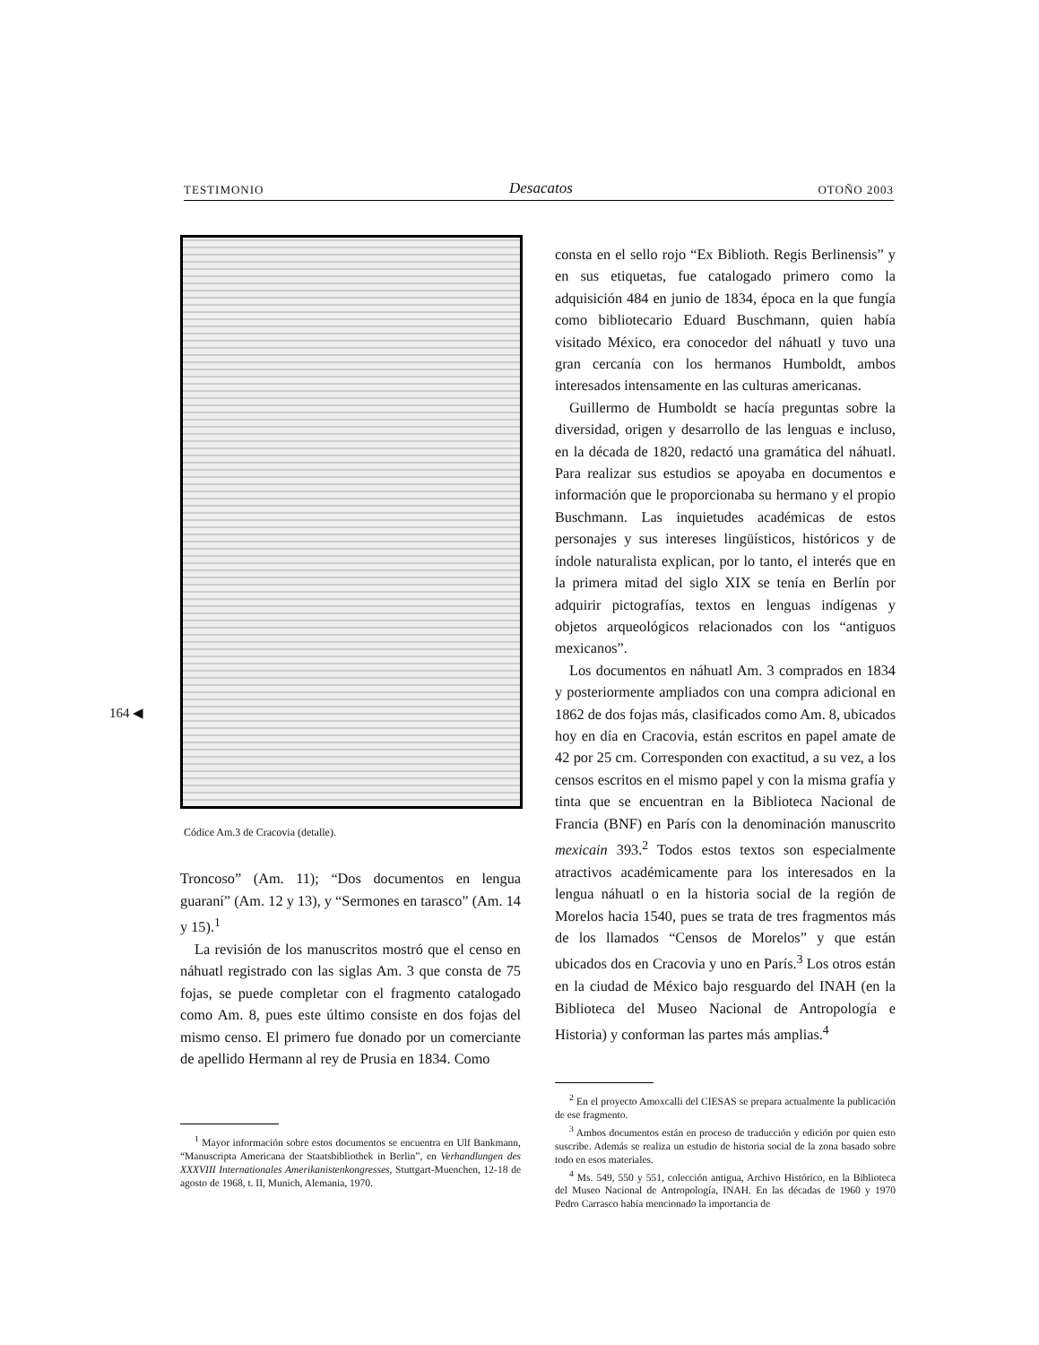TESTIMONIO Desacatos OTOÑO 2003
164 ◀
Códice Am.3 de Cracovia (detalle).
Troncoso” (Am. 11); “Dos documentos en lengua guaraní” (Am. 12 y 13), y “Sermones en tarasco” (Am. 14 y 15).<sup>1</sup>
La revisión de los manuscritos mostró que el censo en náhuatl registrado con las siglas Am. 3 que consta de 75 fojas, se puede completar con el fragmento catalogado como Am. 8, pues este último consiste en dos fojas del mismo censo. El primero fue donado por un comerciante de apellido Hermann al rey de Prusia en 1834. Como
<sup>1</sup> Mayor información sobre estos documentos se encuentra en Ulf Bankmann, “Manuscripta Americana der Staatsbibliothek in Berlin”, en Verhandlungen des XXXVIII Internationales Amerikanistenkongresses, Stuttgart-Muenchen, 12-18 de agosto de 1968, t. II, Munich, Alemania, 1970.
consta en el sello rojo “Ex Biblioth. Regis Berlinensis” y en sus etiquetas, fue catalogado primero como la adquisición 484 en junio de 1834, época en la que fungía como bibliotecario Eduard Buschmann, quien había visitado México, era conocedor del náhuatl y tuvo una gran cercanía con los hermanos Humboldt, ambos interesados intensamente en las culturas americanas.
Guillermo de Humboldt se hacía preguntas sobre la diversidad, origen y desarrollo de las lenguas e incluso, en la década de 1820, redactó una gramática del náhuatl. Para realizar sus estudios se apoyaba en documentos e información que le proporcionaba su hermano y el propio Buschmann. Las inquietudes académicas de estos personajes y sus intereses lingüísticos, históricos y de índole naturalista explican, por lo tanto, el interés que en la primera mitad del siglo XIX se tenía en Berlín por adquirir pictografías, textos en lenguas indígenas y objetos arqueológicos relacionados con los “antiguos mexicanos”.
Los documentos en náhuatl Am. 3 comprados en 1834 y posteriormente ampliados con una compra adicional en 1862 de dos fojas más, clasificados como Am. 8, ubicados hoy en día en Cracovia, están escritos en papel amate de 42 por 25 cm. Corresponden con exactitud, a su vez, a los censos escritos en el mismo papel y con la misma grafía y tinta que se encuentran en la Biblioteca Nacional de Francia (BNF) en París con la denominación manuscrito mexicain 393.<sup>2</sup> Todos estos textos son especialmente atractivos académicamente para los interesados en la lengua náhuatl o en la historia social de la región de Morelos hacia 1540, pues se trata de tres fragmentos más de los llamados “Censos de Morelos” y que están ubicados dos en Cracovia y uno en París.<sup>3</sup> Los otros están en la ciudad de México bajo resguardo del INAH (en la Biblioteca del Museo Nacional de Antropología e Historia) y conforman las partes más amplias.<sup>4</sup>
<sup>2</sup> En el proyecto Amoxcalli del CIESAS se prepara actualmente la publicación de ese fragmento.
<sup>3</sup> Ambos documentos están en proceso de traducción y edición por quien esto suscribe. Además se realiza un estudio de historia social de la zona basado sobre todo en esos materiales.
<sup>4</sup> Ms. 549, 550 y 551, colección antigua, Archivo Histórico, en la Biblioteca del Museo Nacional de Antropología, INAH. En las décadas de 1960 y 1970 Pedro Carrasco había mencionado la importancia de